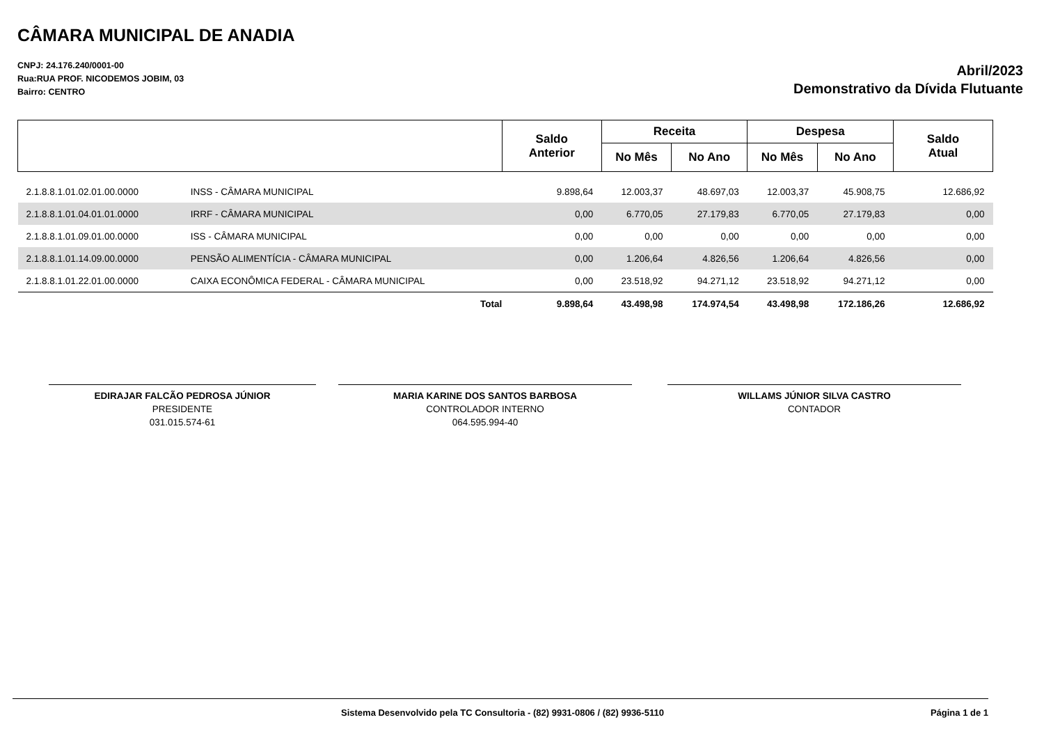CÂMARA MUNICIPAL DE ANADIA
CNPJ: 24.176.240/0001-00
Rua:RUA PROF. NICODEMOS JOBIM, 03
Bairro: CENTRO
Abril/2023
Demonstrativo da Dívida Flutuante
| | | Saldo Anterior | Receita | | Despesa | | Saldo Atual |
| --- | --- | --- | --- | --- | --- | --- | --- |
| | | | No Mês | No Ano | No Mês | No Ano | |
| 2.1.8.8.1.01.02.01.00.0000 | INSS - CÂMARA MUNICIPAL | 9.898,64 | 12.003,37 | 48.697,03 | 12.003,37 | 45.908,75 | 12.686,92 |
| 2.1.8.8.1.01.04.01.01.0000 | IRRF - CÂMARA MUNICIPAL | 0,00 | 6.770,05 | 27.179,83 | 6.770,05 | 27.179,83 | 0,00 |
| 2.1.8.8.1.01.09.01.00.0000 | ISS - CÂMARA MUNICIPAL | 0,00 | 0,00 | 0,00 | 0,00 | 0,00 | 0,00 |
| 2.1.8.8.1.01.14.09.00.0000 | PENSÃO ALIMENTÍCIA - CÂMARA MUNICIPAL | 0,00 | 1.206,64 | 4.826,56 | 1.206,64 | 4.826,56 | 0,00 |
| 2.1.8.8.1.01.22.01.00.0000 | CAIXA ECONÔMICA FEDERAL - CÂMARA MUNICIPAL | 0,00 | 23.518,92 | 94.271,12 | 23.518,92 | 94.271,12 | 0,00 |
| | Total | 9.898,64 | 43.498,98 | 174.974,54 | 43.498,98 | 172.186,26 | 12.686,92 |
EDIRAJAR FALCÃO PEDROSA JÚNIOR
PRESIDENTE
031.015.574-61
MARIA KARINE DOS SANTOS BARBOSA
CONTROLADOR INTERNO
064.595.994-40
WILLAMS JÚNIOR SILVA CASTRO
CONTADOR
Sistema Desenvolvido pela TC Consultoria - (82) 9931-0806 / (82) 9936-5110 Página 1 de 1